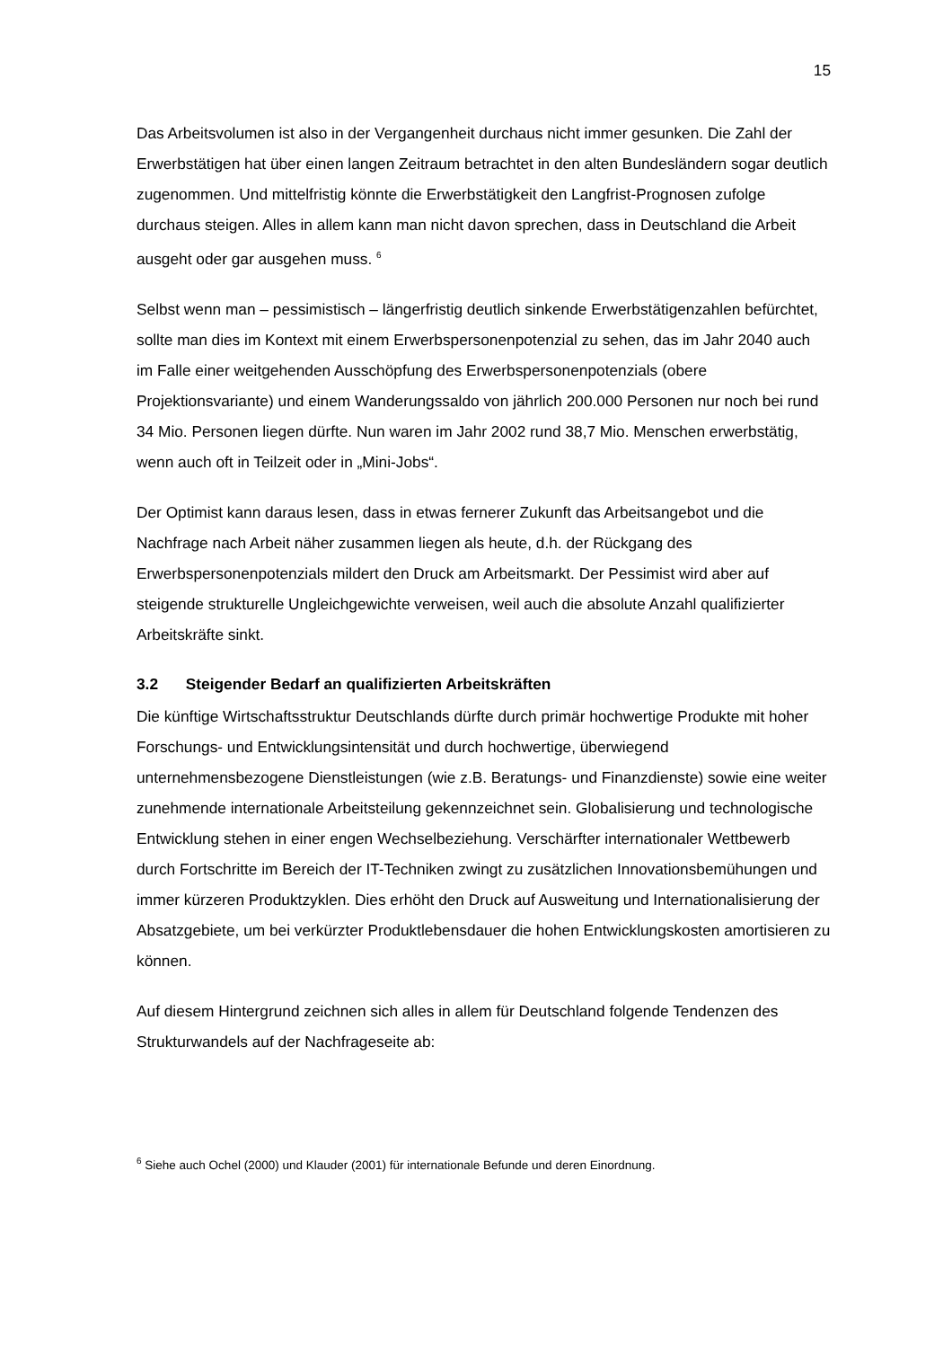15
Das Arbeitsvolumen ist also in der Vergangenheit durchaus nicht immer gesunken. Die Zahl der Erwerbstätigen hat über einen langen Zeitraum betrachtet in den alten Bundesländern sogar deutlich zugenommen. Und mittelfristig könnte die Erwerbstätigkeit den Langfrist-Prognosen zufolge durchaus steigen. Alles in allem kann man nicht davon sprechen, dass in Deutschland die Arbeit ausgeht oder gar ausgehen muss. <sup>6</sup>
Selbst wenn man – pessimistisch – längerfristig deutlich sinkende Erwerbstätigenzahlen befürchtet, sollte man dies im Kontext mit einem Erwerbspersonenpotenzial zu sehen, das im Jahr 2040 auch im Falle einer weitgehenden Ausschöpfung des Erwerbspersonenpotenzials (obere Projektionsvariante) und einem Wanderungssaldo von jährlich 200.000 Personen nur noch bei rund 34 Mio. Personen liegen dürfte. Nun waren im Jahr 2002 rund 38,7 Mio. Menschen erwerbstätig, wenn auch oft in Teilzeit oder in „Mini-Jobs“.
Der Optimist kann daraus lesen, dass in etwas fernerer Zukunft das Arbeitsangebot und die Nachfrage nach Arbeit näher zusammen liegen als heute, d.h. der Rückgang des Erwerbspersonenpotenzials mildert den Druck am Arbeitsmarkt. Der Pessimist wird aber auf steigende strukturelle Ungleichgewichte verweisen, weil auch die absolute Anzahl qualifizierter Arbeitskräfte sinkt.
3.2 Steigender Bedarf an qualifizierten Arbeitskräften
Die künftige Wirtschaftsstruktur Deutschlands dürfte durch primär hochwertige Produkte mit hoher Forschungs- und Entwicklungsintensität und durch hochwertige, überwiegend unternehmensbezogene Dienstleistungen (wie z.B. Beratungs- und Finanzdienste) sowie eine weiter zunehmende internationale Arbeitsteilung gekennzeichnet sein. Globalisierung und technologische Entwicklung stehen in einer engen Wechselbeziehung. Verschärfter internationaler Wettbewerb durch Fortschritte im Bereich der IT-Techniken zwingt zu zusätzlichen Innovationsbemühungen und immer kürzeren Produktzyklen. Dies erhöht den Druck auf Ausweitung und Internationalisierung der Absatzgebiete, um bei verkürzter Produktlebensdauer die hohen Entwicklungskosten amortisieren zu können.
Auf diesem Hintergrund zeichnen sich alles in allem für Deutschland folgende Tendenzen des Strukturwandels auf der Nachfrageseite ab:
<sup>6</sup> Siehe auch Ochel (2000) und Klauder (2001) für internationale Befunde und deren Einordnung.